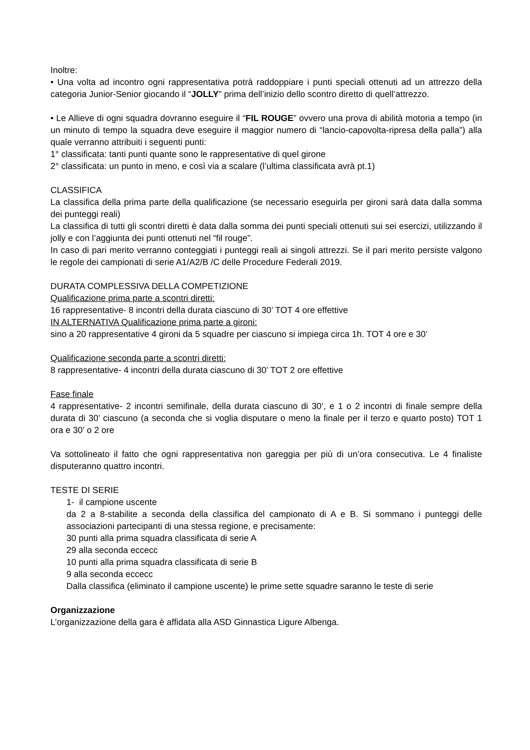Inoltre:
• Una volta ad incontro ogni rappresentativa potrà raddoppiare i punti speciali ottenuti ad un attrezzo della categoria Junior-Senior giocando il “JOLLY” prima dell’inizio dello scontro diretto di quell’attrezzo.
• Le Allieve di ogni squadra dovranno eseguire il “FIL ROUGE” ovvero una prova di abilità motoria a tempo (in un minuto di tempo la squadra deve eseguire il maggior numero di “lancio-capovolta-ripresa della palla”) alla quale verranno attribuiti i seguenti punti:
1° classificata: tanti punti quante sono le rappresentative di quel girone
2° classificata: un punto in meno, e così via a scalare (l’ultima classificata avrà pt.1)
CLASSIFICA
La classifica della prima parte della qualificazione (se necessario eseguirla per gironi sarà data dalla somma dei punteggi reali)
La classifica di tutti gli scontri diretti è data dalla somma dei punti speciali ottenuti sui sei esercizi, utilizzando il jolly e con l’aggiunta dei punti ottenuti nel “fil rouge”.
In caso di pari merito verranno conteggiati i punteggi reali ai singoli attrezzi. Se il pari merito persiste valgono le regole dei campionati di serie A1/A2/B /C delle Procedure Federali 2019.
DURATA COMPLESSIVA DELLA COMPETIZIONE
Qualificazione prima parte a scontri diretti:
16 rappresentative- 8 incontri della durata ciascuno di 30’ TOT 4 ore effettive
IN ALTERNATIVA Qualificazione prima parte a gironi:
sino a 20 rappresentative 4 gironi da 5 squadre per ciascuno si impiega circa 1h. TOT 4 ore e 30’
Qualificazione seconda parte a scontri diretti:
8 rappresentative- 4 incontri della durata ciascuno di 30’ TOT 2 ore effettive
Fase finale
4 rappresentative- 2 incontri semifinale, della durata ciascuno di 30’, e 1 o 2 incontri di finale sempre della durata di 30’ ciascuno (a seconda che si voglia disputare o meno la finale per il terzo e quarto posto) TOT 1 ora e 30’ o 2 ore
Va sottolineato il fatto che ogni rappresentativa non gareggia per più di un’ora consecutiva. Le 4 finaliste disputeranno quattro incontri.
TESTE DI SERIE
1- il campione uscente
da 2 a 8-stabilite a seconda della classifica del campionato di A e B. Si sommano i punteggi delle associazioni partecipanti di una stessa regione, e precisamente:
30 punti alla prima squadra classificata di serie A
29 alla seconda eccecc
10 punti alla prima squadra classificata di serie B
9 alla seconda eccecc
Dalla classifica (eliminato il campione uscente) le prime sette squadre saranno le teste di serie
Organizzazione
L’organizzazione della gara è affidata alla ASD Ginnastica Ligure Albenga.